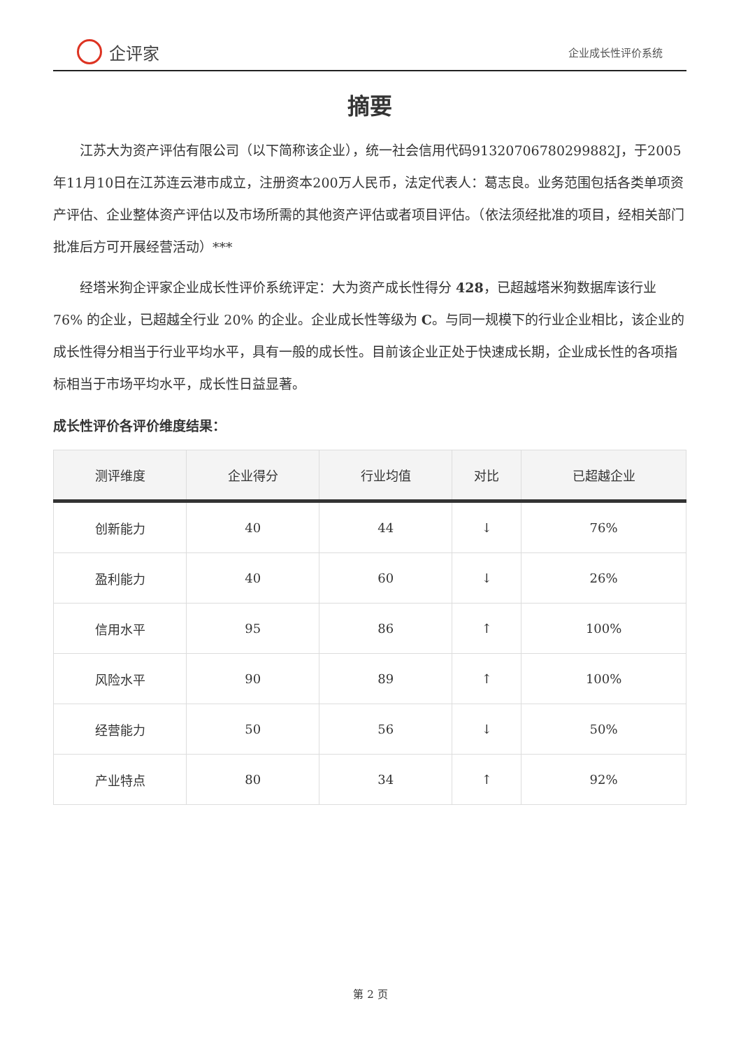企评家
企业成长性评价系统
摘要
江苏大为资产评估有限公司（以下简称该企业），统一社会信用代码91320706780299882J，于2005年11月10日在江苏连云港市成立，注册资本200万人民币，法定代表人：葛志良。业务范围包括各类单项资产评估、企业整体资产评估以及市场所需的其他资产评估或者项目评估。（依法须经批准的项目，经相关部门批准后方可开展经营活动）***
经塔米狗企评家企业成长性评价系统评定：大为资产成长性得分 428，已超越塔米狗数据库该行业 76% 的企业，已超越全行业 20% 的企业。企业成长性等级为 C。与同一规模下的行业企业相比，该企业的成长性得分相当于行业平均水平，具有一般的成长性。目前该企业正处于快速成长期，企业成长性的各项指标相当于市场平均水平，成长性日益显著。
成长性评价各评价维度结果：
| 测评维度 | 企业得分 | 行业均值 | 对比 | 已超越企业 |
| --- | --- | --- | --- | --- |
| 创新能力 | 40 | 44 | ↓ | 76% |
| 盈利能力 | 40 | 60 | ↓ | 26% |
| 信用水平 | 95 | 86 | ↑ | 100% |
| 风险水平 | 90 | 89 | ↑ | 100% |
| 经营能力 | 50 | 56 | ↓ | 50% |
| 产业特点 | 80 | 34 | ↑ | 92% |
第 2 页